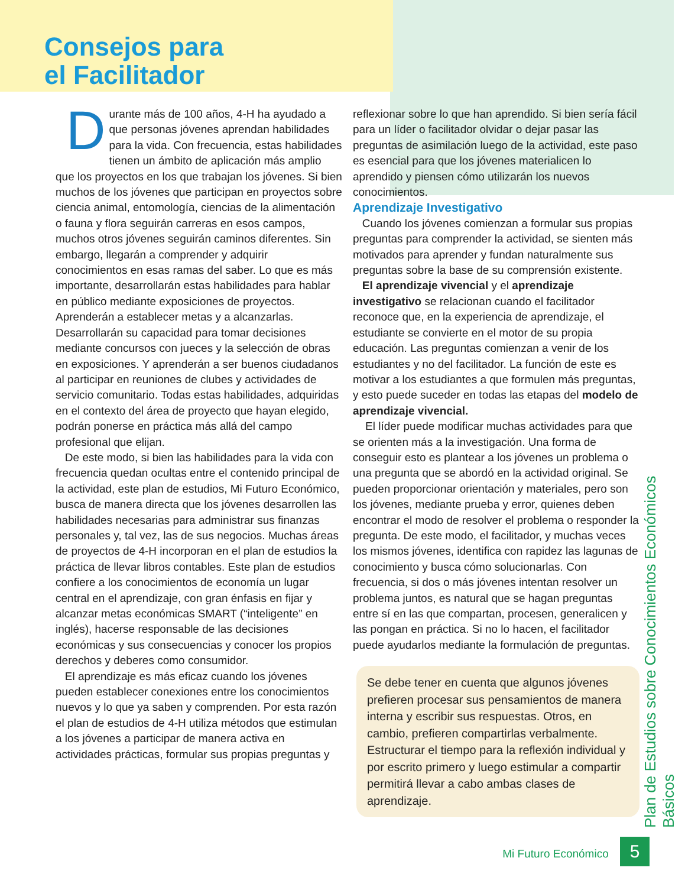Consejos para
el Facilitador
Durante más de 100 años, 4-H ha ayudado a que personas jóvenes aprendan habilidades para la vida. Con frecuencia, estas habilidades tienen un ámbito de aplicación más amplio que los proyectos en los que trabajan los jóvenes. Si bien muchos de los jóvenes que participan en proyectos sobre ciencia animal, entomología, ciencias de la alimentación o fauna y flora seguirán carreras en esos campos, muchos otros jóvenes seguirán caminos diferentes. Sin embargo, llegarán a comprender y adquirir conocimientos en esas ramas del saber. Lo que es más importante, desarrollarán estas habilidades para hablar en público mediante exposiciones de proyectos. Aprenderán a establecer metas y a alcanzarlas. Desarrollarán su capacidad para tomar decisiones mediante concursos con jueces y la selección de obras en exposiciones. Y aprenderán a ser buenos ciudadanos al participar en reuniones de clubes y actividades de servicio comunitario. Todas estas habilidades, adquiridas en el contexto del área de proyecto que hayan elegido, podrán ponerse en práctica más allá del campo profesional que elijan.
De este modo, si bien las habilidades para la vida con frecuencia quedan ocultas entre el contenido principal de la actividad, este plan de estudios, Mi Futuro Económico, busca de manera directa que los jóvenes desarrollen las habilidades necesarias para administrar sus finanzas personales y, tal vez, las de sus negocios. Muchas áreas de proyectos de 4-H incorporan en el plan de estudios la práctica de llevar libros contables. Este plan de estudios confiere a los conocimientos de economía un lugar central en el aprendizaje, con gran énfasis en fijar y alcanzar metas económicas SMART (“inteligente” en inglés), hacerse responsable de las decisiones económicas y sus consecuencias y conocer los propios derechos y deberes como consumidor.
El aprendizaje es más eficaz cuando los jóvenes pueden establecer conexiones entre los conocimientos nuevos y lo que ya saben y comprenden. Por esta razón el plan de estudios de 4-H utiliza métodos que estimulan a los jóvenes a participar de manera activa en actividades prácticas, formular sus propias preguntas y
reflexionar sobre lo que han aprendido. Si bien sería fácil para un líder o facilitador olvidar o dejar pasar las preguntas de asimilación luego de la actividad, este paso es esencial para que los jóvenes materialicen lo aprendido y piensen cómo utilizarán los nuevos conocimientos.
Aprendizaje Investigativo
Cuando los jóvenes comienzan a formular sus propias preguntas para comprender la actividad, se sienten más motivados para aprender y fundan naturalmente sus preguntas sobre la base de su comprensión existente.
El aprendizaje vivencial y el aprendizaje investigativo se relacionan cuando el facilitador reconoce que, en la experiencia de aprendizaje, el estudiante se convierte en el motor de su propia educación. Las preguntas comienzan a venir de los estudiantes y no del facilitador. La función de este es motivar a los estudiantes a que formulen más preguntas, y esto puede suceder en todas las etapas del modelo de aprendizaje vivencial.
El líder puede modificar muchas actividades para que se orienten más a la investigación. Una forma de conseguir esto es plantear a los jóvenes un problema o una pregunta que se abordó en la actividad original. Se pueden proporcionar orientación y materiales, pero son los jóvenes, mediante prueba y error, quienes deben encontrar el modo de resolver el problema o responder la pregunta. De este modo, el facilitador, y muchas veces los mismos jóvenes, identifica con rapidez las lagunas de conocimiento y busca cómo solucionarlas. Con frecuencia, si dos o más jóvenes intentan resolver un problema juntos, es natural que se hagan preguntas entre sí en las que compartan, procesen, generalicen y las pongan en práctica. Si no lo hacen, el facilitador puede ayudarlos mediante la formulación de preguntas.
Se debe tener en cuenta que algunos jóvenes prefieren procesar sus pensamientos de manera interna y escribir sus respuestas. Otros, en cambio, prefieren compartirlas verbalmente. Estructurar el tiempo para la reflexión individual y por escrito primero y luego estimular a compartir permitirá llevar a cabo ambas clases de aprendizaje.
Plan de Estudios sobre Conocimientos Económicos Básicos
Mi Futuro Económico 5